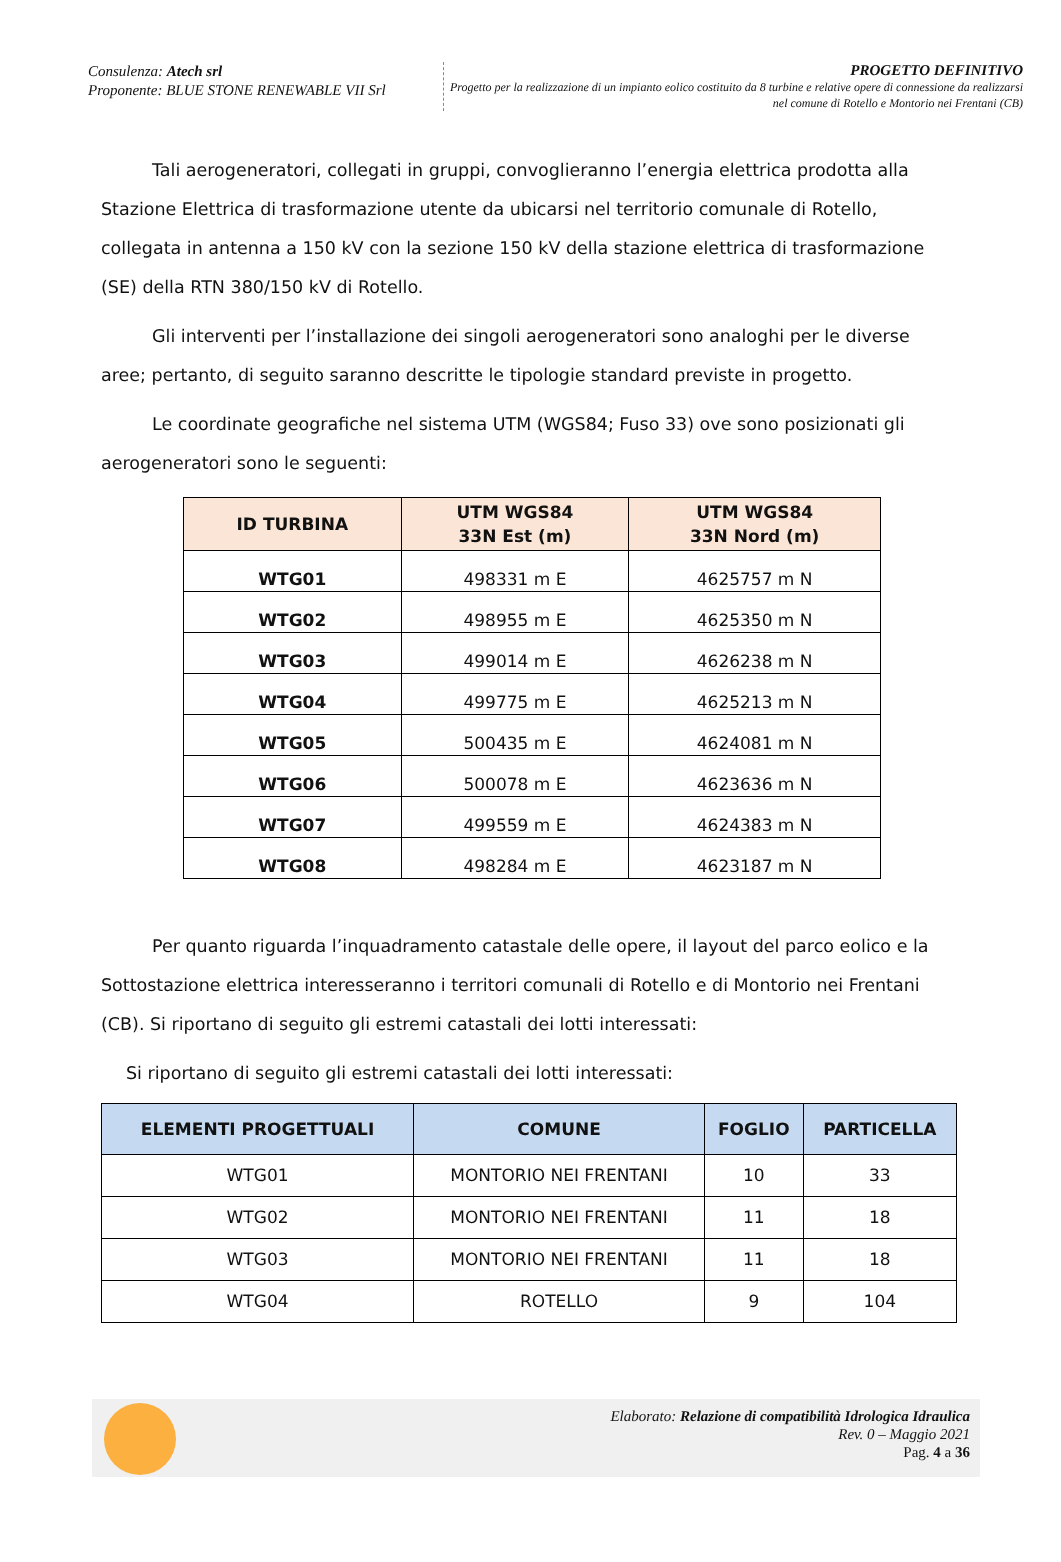Consulenza: Atech srl
Proponente: BLUE STONE RENEWABLE VII Srl
PROGETTO DEFINITIVO
Progetto per la realizzazione di un impianto eolico costituito da 8 turbine e relative opere di connessione da realizzarsi nel comune di Rotello e Montorio nei Frentani (CB)
Tali aerogeneratori, collegati in gruppi, convoglieranno l’energia elettrica prodotta alla Stazione Elettrica di trasformazione utente da ubicarsi nel territorio comunale di Rotello, collegata in antenna a 150 kV con la sezione 150 kV della stazione elettrica di trasformazione (SE) della RTN 380/150 kV di Rotello.
Gli interventi per l’installazione dei singoli aerogeneratori sono analoghi per le diverse aree; pertanto, di seguito saranno descritte le tipologie standard previste in progetto.
Le coordinate geografiche nel sistema UTM (WGS84; Fuso 33) ove sono posizionati gli aerogeneratori sono le seguenti:
| ID TURBINA | UTM WGS84 33N Est (m) | UTM WGS84 33N Nord (m) |
| --- | --- | --- |
| WTG01 | 498331 m E | 4625757 m N |
| WTG02 | 498955 m E | 4625350 m N |
| WTG03 | 499014 m E | 4626238 m N |
| WTG04 | 499775 m E | 4625213 m N |
| WTG05 | 500435 m E | 4624081 m N |
| WTG06 | 500078 m E | 4623636 m N |
| WTG07 | 499559 m E | 4624383 m N |
| WTG08 | 498284 m E | 4623187 m N |
Per quanto riguarda l’inquadramento catastale delle opere, il layout del parco eolico e la Sottostazione elettrica interesseranno i territori comunali di Rotello e di Montorio nei Frentani (CB). Si riportano di seguito gli estremi catastali dei lotti interessati:
Si riportano di seguito gli estremi catastali dei lotti interessati:
| ELEMENTI PROGETTUALI | COMUNE | FOGLIO | PARTICELLA |
| --- | --- | --- | --- |
| WTG01 | MONTORIO NEI FRENTANI | 10 | 33 |
| WTG02 | MONTORIO NEI FRENTANI | 11 | 18 |
| WTG03 | MONTORIO NEI FRENTANI | 11 | 18 |
| WTG04 | ROTELLO | 9 | 104 |
Elaborato: Relazione di compatibilità Idrologica Idraulica
Rev. 0 – Maggio 2021
Pag. 4 a 36